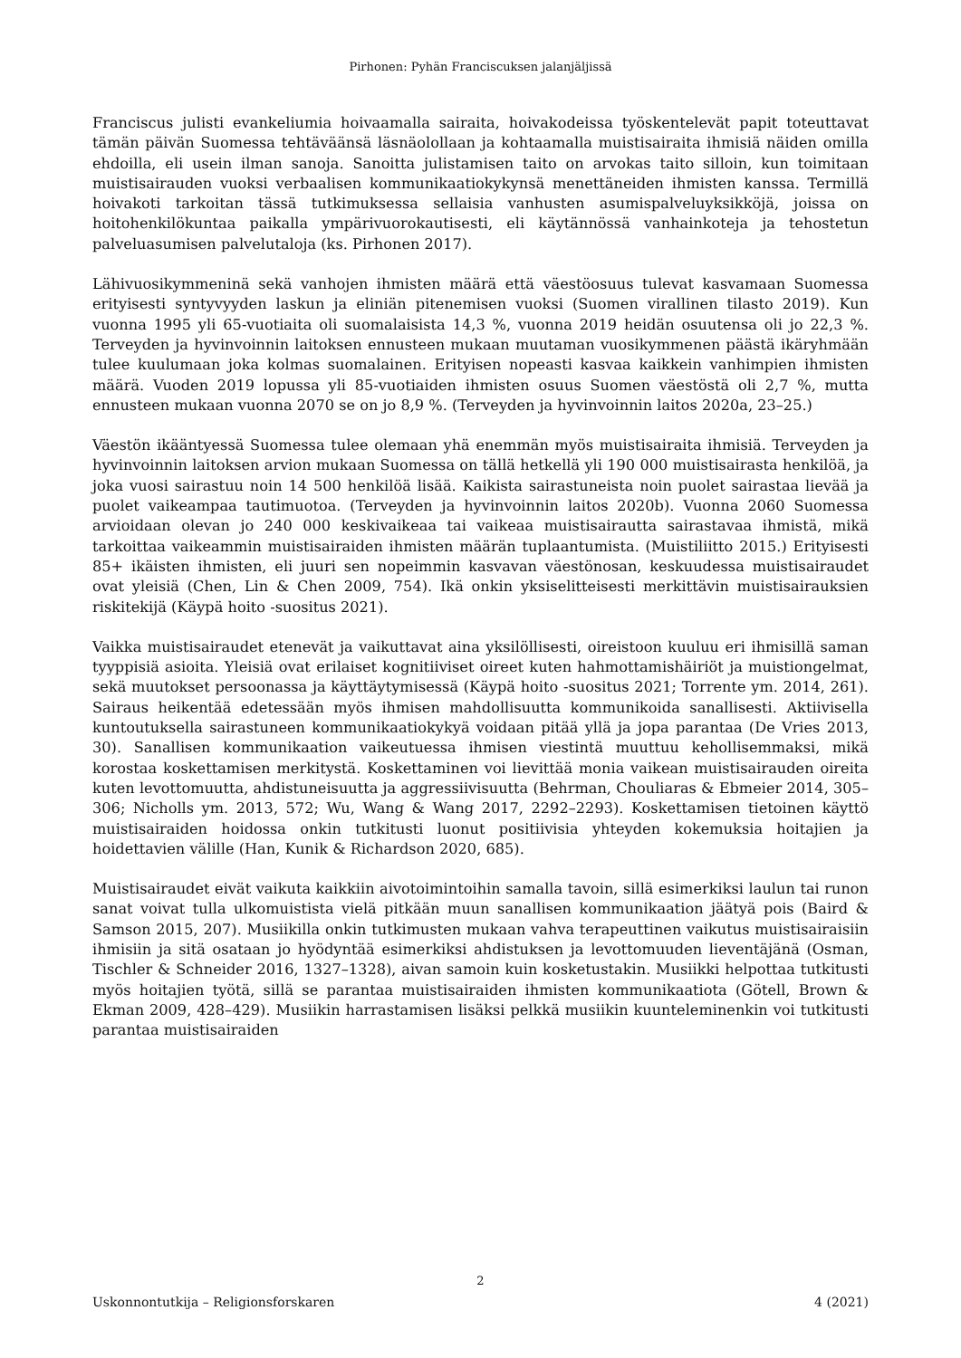Pirhonen: Pyhän Franciscuksen jalanjäljissä
Franciscus julisti evankeliumia hoivaamalla sairaita, hoivakodeissa työskentelevät papit toteuttavat tämän päivän Suomessa tehtäväänsä läsnäolollaan ja kohtaamalla muistisairaita ihmisiä näiden omilla ehdoilla, eli usein ilman sanoja. Sanoitta julistamisen taito on arvokas taito silloin, kun toimitaan muistisairauden vuoksi verbaalisen kommunikaatiokykynsä menettäneiden ihmisten kanssa. Termillä hoivakoti tarkoitan tässä tutkimuksessa sellaisia vanhusten asumispalveluyksikköjä, joissa on hoitohenkilökuntaa paikalla ympärivuorokautisesti, eli käytännössä vanhainkoteja ja tehostetun palveluasumisen palvelutaloja (ks. Pirhonen 2017).
Lähivuosikymmeninä sekä vanhojen ihmisten määrä että väestöosuus tulevat kasvamaan Suomessa erityisesti syntyvyyden laskun ja eliniän pitenemisen vuoksi (Suomen virallinen tilasto 2019). Kun vuonna 1995 yli 65-vuotiaita oli suomalaisista 14,3 %, vuonna 2019 heidän osuutensa oli jo 22,3 %. Terveyden ja hyvinvoinnin laitoksen ennusteen mukaan muutaman vuosikymmenen päästä ikäryhmään tulee kuulumaan joka kolmas suomalainen. Erityisen nopeasti kasvaa kaikkein vanhimpien ihmisten määrä. Vuoden 2019 lopussa yli 85-vuotiaiden ihmisten osuus Suomen väestöstä oli 2,7 %, mutta ennusteen mukaan vuonna 2070 se on jo 8,9 %. (Terveyden ja hyvinvoinnin laitos 2020a, 23–25.)
Väestön ikääntyessä Suomessa tulee olemaan yhä enemmän myös muistisairaita ihmisiä. Terveyden ja hyvinvoinnin laitoksen arvion mukaan Suomessa on tällä hetkellä yli 190 000 muistisairasta henkilöä, ja joka vuosi sairastuu noin 14 500 henkilöä lisää. Kaikista sairastuneista noin puolet sairastaa lievää ja puolet vaikeampaa tautimuotoa. (Terveyden ja hyvinvoinnin laitos 2020b). Vuonna 2060 Suomessa arvioidaan olevan jo 240 000 keskivaikeaa tai vaikeaa muistisairautta sairastavaa ihmistä, mikä tarkoittaa vaikeammin muistisairaiden ihmisten määrän tuplaantumista. (Muistiliitto 2015.) Erityisesti 85+ ikäisten ihmisten, eli juuri sen nopeimmin kasvavan väestönosan, keskuudessa muistisairaudet ovat yleisiä (Chen, Lin & Chen 2009, 754). Ikä onkin yksiselitteisesti merkittävin muistisairauksien riskitekijä (Käypä hoito -suositus 2021).
Vaikka muistisairaudet etenevät ja vaikuttavat aina yksilöllisesti, oireistoon kuuluu eri ihmisillä saman tyyppisiä asioita. Yleisiä ovat erilaiset kognitiiviset oireet kuten hahmottamishäiriöt ja muistiongelmat, sekä muutokset persoonassa ja käyttäytymisessä (Käypä hoito -suositus 2021; Torrente ym. 2014, 261). Sairaus heikentää edetessään myös ihmisen mahdollisuutta kommunikoida sanallisesti. Aktiivisella kuntoutuksella sairastuneen kommunikaatiokykyä voidaan pitää yllä ja jopa parantaa (De Vries 2013, 30). Sanallisen kommunikaation vaikeutuessa ihmisen viestintä muuttuu kehollisemmaksi, mikä korostaa koskettamisen merkitystä. Koskettaminen voi lievittää monia vaikean muistisairauden oireita kuten levottomuutta, ahdistuneisuutta ja aggressiivisuutta (Behrman, Chouliaras & Ebmeier 2014, 305–306; Nicholls ym. 2013, 572; Wu, Wang & Wang 2017, 2292–2293). Koskettamisen tietoinen käyttö muistisairaiden hoidossa onkin tutkitusti luonut positiivisia yhteyden kokemuksia hoitajien ja hoidettavien välille (Han, Kunik & Richardson 2020, 685).
Muistisairaudet eivät vaikuta kaikkiin aivotoimintoihin samalla tavoin, sillä esimerkiksi laulun tai runon sanat voivat tulla ulkomuistista vielä pitkään muun sanallisen kommunikaation jäätyä pois (Baird & Samson 2015, 207). Musiikilla onkin tutkimusten mukaan vahva terapeuttinen vaikutus muistisairaisiin ihmisiin ja sitä osataan jo hyödyntää esimerkiksi ahdistuksen ja levottomuuden lieventäjänä (Osman, Tischler & Schneider 2016, 1327–1328), aivan samoin kuin kosketustakin. Musiikki helpottaa tutkitusti myös hoitajien työtä, sillä se parantaa muistisairaiden ihmisten kommunikaatiota (Götell, Brown & Ekman 2009, 428–429). Musiikin harrastamisen lisäksi pelkkä musiikin kuunteleminenkin voi tutkitusti parantaa muistisairaiden
2
Uskonnontutkija – Religionsforskaren 4 (2021)